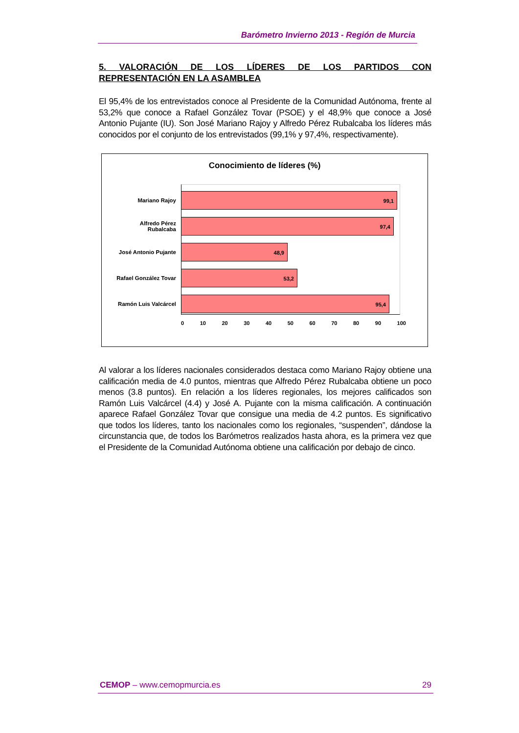Barómetro Invierno 2013 - Región de Murcia
5. VALORACIÓN DE LOS LÍDERES DE LOS PARTIDOS CON REPRESENTACIÓN EN LA ASAMBLEA
El 95,4% de los entrevistados conoce al Presidente de la Comunidad Autónoma, frente al 53,2% que conoce a Rafael González Tovar (PSOE) y el 48,9% que conoce a José Antonio Pujante (IU). Son José Mariano Rajoy y Alfredo Pérez Rubalcaba los líderes más conocidos por el conjunto de los entrevistados (99,1% y 97,4%, respectivamente).
Conocimiento de líderes (%)
Mariano Rajoy
99,1
Alfredo Pérez
Rubalcaba
97,4
José Antonio Pujante
48,9
Rafael González Tovar
53,2
Ramón Luis Valcárcel
95,4
0 10 20 30 40 50 60 70 80 90 100
Al valorar a los líderes nacionales considerados destaca como Mariano Rajoy obtiene una calificación media de 4.0 puntos, mientras que Alfredo Pérez Rubalcaba obtiene un poco menos (3.8 puntos). En relación a los líderes regionales, los mejores calificados son Ramón Luis Valcárcel (4.4) y José A. Pujante con la misma calificación. A continuación aparece Rafael González Tovar que consigue una media de 4.2 puntos. Es significativo que todos los líderes, tanto los nacionales como los regionales, “suspenden”, dándose la circunstancia que, de todos los Barómetros realizados hasta ahora, es la primera vez que el Presidente de la Comunidad Autónoma obtiene una calificación por debajo de cinco.
CEMOP – www.cemopmurcia.es 29